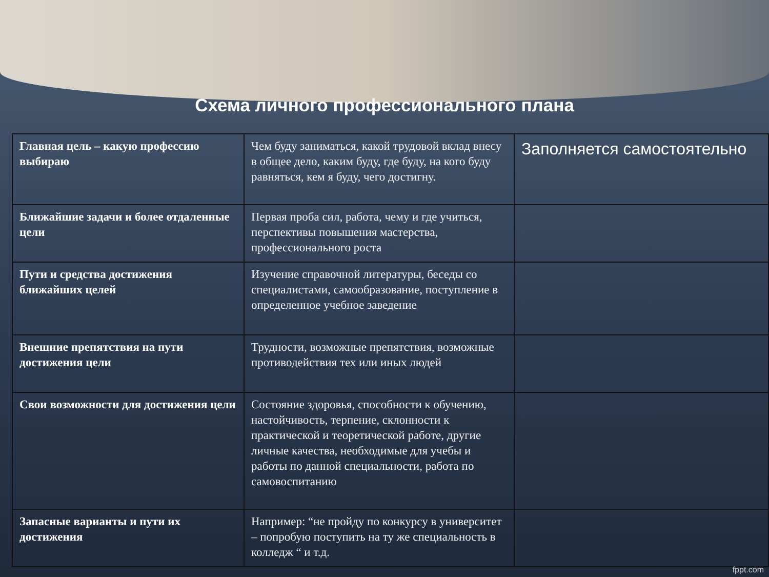Схема личного профессионального плана
| Главная цель – какую профессию выбираю | Чем буду заниматься, какой трудовой вклад внесу в общее дело, каким буду, где буду, на кого буду равняться, кем я буду, чего достигну. | Заполняется самостоятельно |
| Ближайшие задачи и более отдаленные цели | Первая проба сил, работа, чему и где учиться, перспективы повышения мастерства, профессионального роста | |
| Пути и средства достижения ближайших целей | Изучение справочной литературы, беседы со специалистами, самообразование, поступление в определенное учебное заведение | |
| Внешние препятствия на пути достижения цели | Трудности, возможные препятствия, возможные противодействия тех или иных людей | |
| Свои возможности для достижения цели | Состояние здоровья, способности к обучению, настойчивость, терпение, склонности к практической и теоретической работе, другие личные качества, необходимые для учебы и работы по данной специальности, работа по самовоспитанию | |
| Запасные варианты и пути их достижения | Например: “не пройду по конкурсу в университет – попробую поступить на ту же специальность в колледж “ и т.д. | |
fppt.com